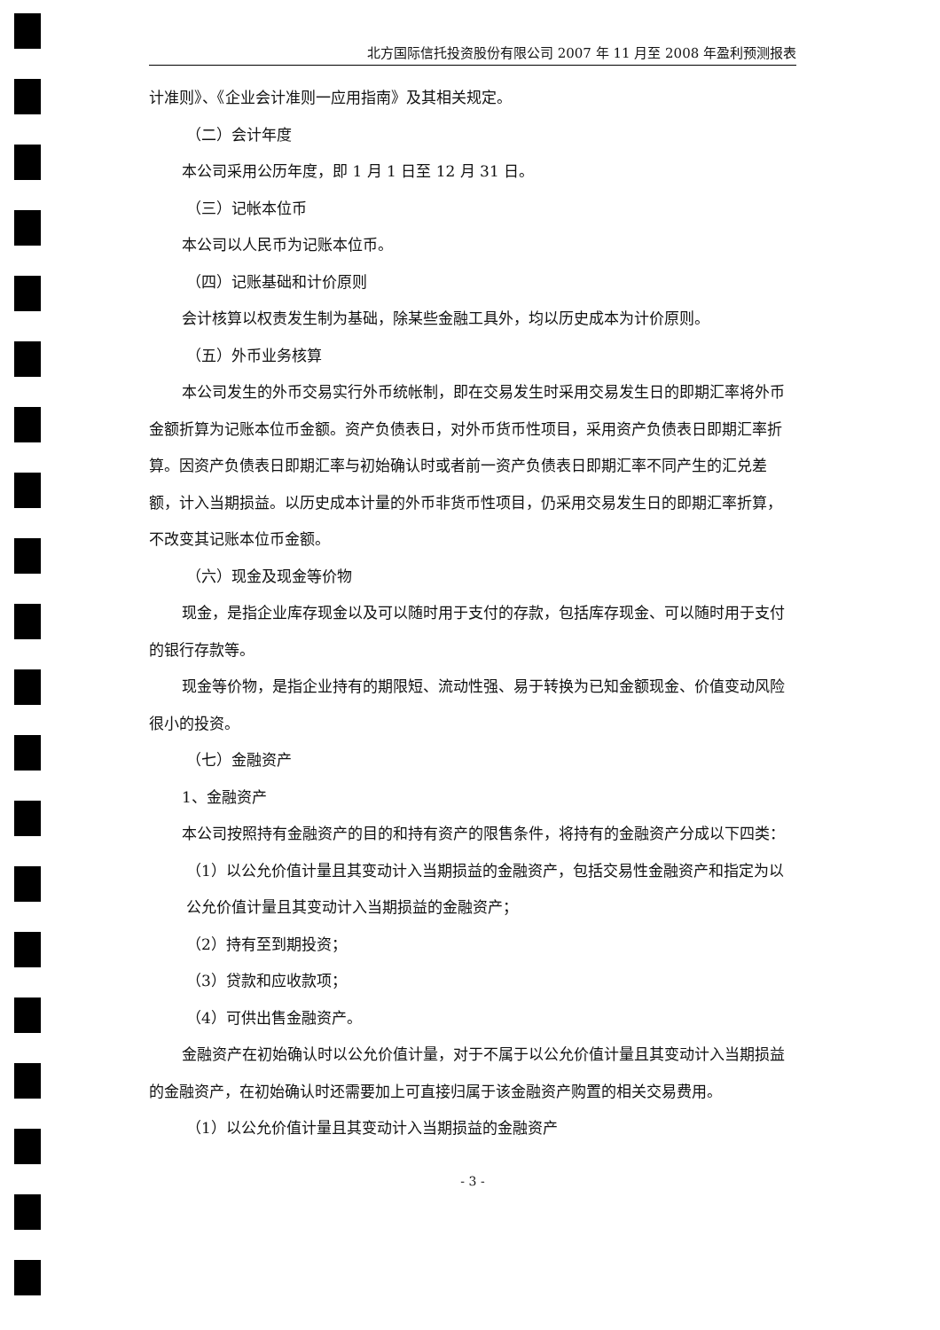北方国际信托投资股份有限公司 2007 年 11 月至 2008 年盈利预测报表
计准则》、《企业会计准则一应用指南》及其相关规定。
（二）会计年度
本公司采用公历年度，即 1 月 1 日至 12 月 31 日。
（三）记帐本位币
本公司以人民币为记账本位币。
（四）记账基础和计价原则
会计核算以权责发生制为基础，除某些金融工具外，均以历史成本为计价原则。
（五）外币业务核算
本公司发生的外币交易实行外币统帐制，即在交易发生时采用交易发生日的即期汇率将外币金额折算为记账本位币金额。资产负债表日，对外币货币性项目，采用资产负债表日即期汇率折算。因资产负债表日即期汇率与初始确认时或者前一资产负债表日即期汇率不同产生的汇兑差额，计入当期损益。以历史成本计量的外币非货币性项目，仍采用交易发生日的即期汇率折算，不改变其记账本位币金额。
（六）现金及现金等价物
现金，是指企业库存现金以及可以随时用于支付的存款，包括库存现金、可以随时用于支付的银行存款等。
现金等价物，是指企业持有的期限短、流动性强、易于转换为已知金额现金、价值变动风险很小的投资。
（七）金融资产
1、金融资产
本公司按照持有金融资产的目的和持有资产的限售条件，将持有的金融资产分成以下四类：
（1）以公允价值计量且其变动计入当期损益的金融资产，包括交易性金融资产和指定为以公允价值计量且其变动计入当期损益的金融资产；
（2）持有至到期投资；
（3）贷款和应收款项；
（4）可供出售金融资产。
金融资产在初始确认时以公允价值计量，对于不属于以公允价值计量且其变动计入当期损益的金融资产，在初始确认时还需要加上可直接归属于该金融资产购置的相关交易费用。
（1）以公允价值计量且其变动计入当期损益的金融资产
- 3 -